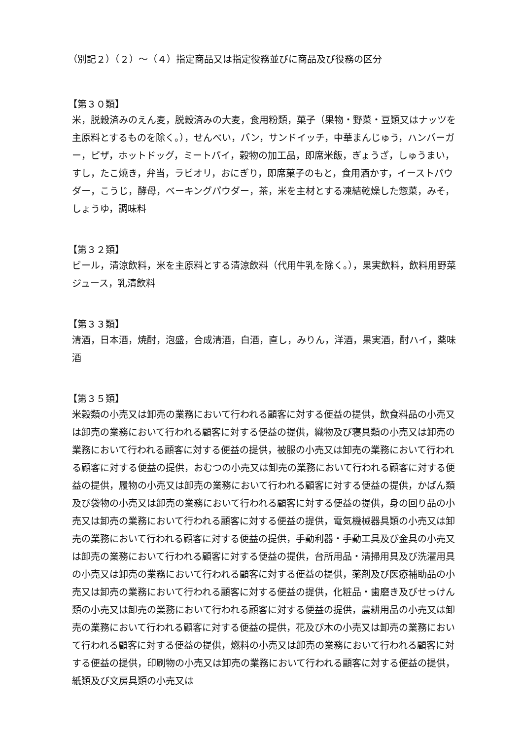（別記２）（２）～（４）指定商品又は指定役務並びに商品及び役務の区分
【第３０類】
米，脱穀済みのえん麦，脱穀済みの大麦，食用粉類，菓子（果物・野菜・豆類又はナッツを主原料とするものを除く。），せんべい，パン，サンドイッチ，中華まんじゅう，ハンバーガー，ピザ，ホットドッグ，ミートパイ，穀物の加工品，即席米飯，ぎょうざ，しゅうまい，すし，たこ焼き，弁当，ラビオリ，おにぎり，即席菓子のもと，食用酒かす，イーストパウダー，こうじ，酵母，ベーキングパウダー，茶，米を主材とする凍結乾燥した惣菜，みそ，しょうゆ，調味料
【第３２類】
ビール，清涼飲料，米を主原料とする清涼飲料（代用牛乳を除く。），果実飲料，飲料用野菜ジュース，乳清飲料
【第３３類】
清酒，日本酒，焼酎，泡盛，合成清酒，白酒，直し，みりん，洋酒，果実酒，酎ハイ，薬味酒
【第３５類】
米穀類の小売又は卸売の業務において行われる顧客に対する便益の提供，飲食料品の小売又は卸売の業務において行われる顧客に対する便益の提供，織物及び寝具類の小売又は卸売の業務において行われる顧客に対する便益の提供，被服の小売又は卸売の業務において行われる顧客に対する便益の提供，おむつの小売又は卸売の業務において行われる顧客に対する便益の提供，履物の小売又は卸売の業務において行われる顧客に対する便益の提供，かばん類及び袋物の小売又は卸売の業務において行われる顧客に対する便益の提供，身の回り品の小売又は卸売の業務において行われる顧客に対する便益の提供，電気機械器具類の小売又は卸売の業務において行われる顧客に対する便益の提供，手動利器・手動工具及び金具の小売又は卸売の業務において行われる顧客に対する便益の提供，台所用品・清掃用具及び洗濯用具の小売又は卸売の業務において行われる顧客に対する便益の提供，薬剤及び医療補助品の小売又は卸売の業務において行われる顧客に対する便益の提供，化粧品・歯磨き及びせっけん類の小売又は卸売の業務において行われる顧客に対する便益の提供，農耕用品の小売又は卸売の業務において行われる顧客に対する便益の提供，花及び木の小売又は卸売の業務において行われる顧客に対する便益の提供，燃料の小売又は卸売の業務において行われる顧客に対する便益の提供，印刷物の小売又は卸売の業務において行われる顧客に対する便益の提供，紙類及び文房具類の小売又は